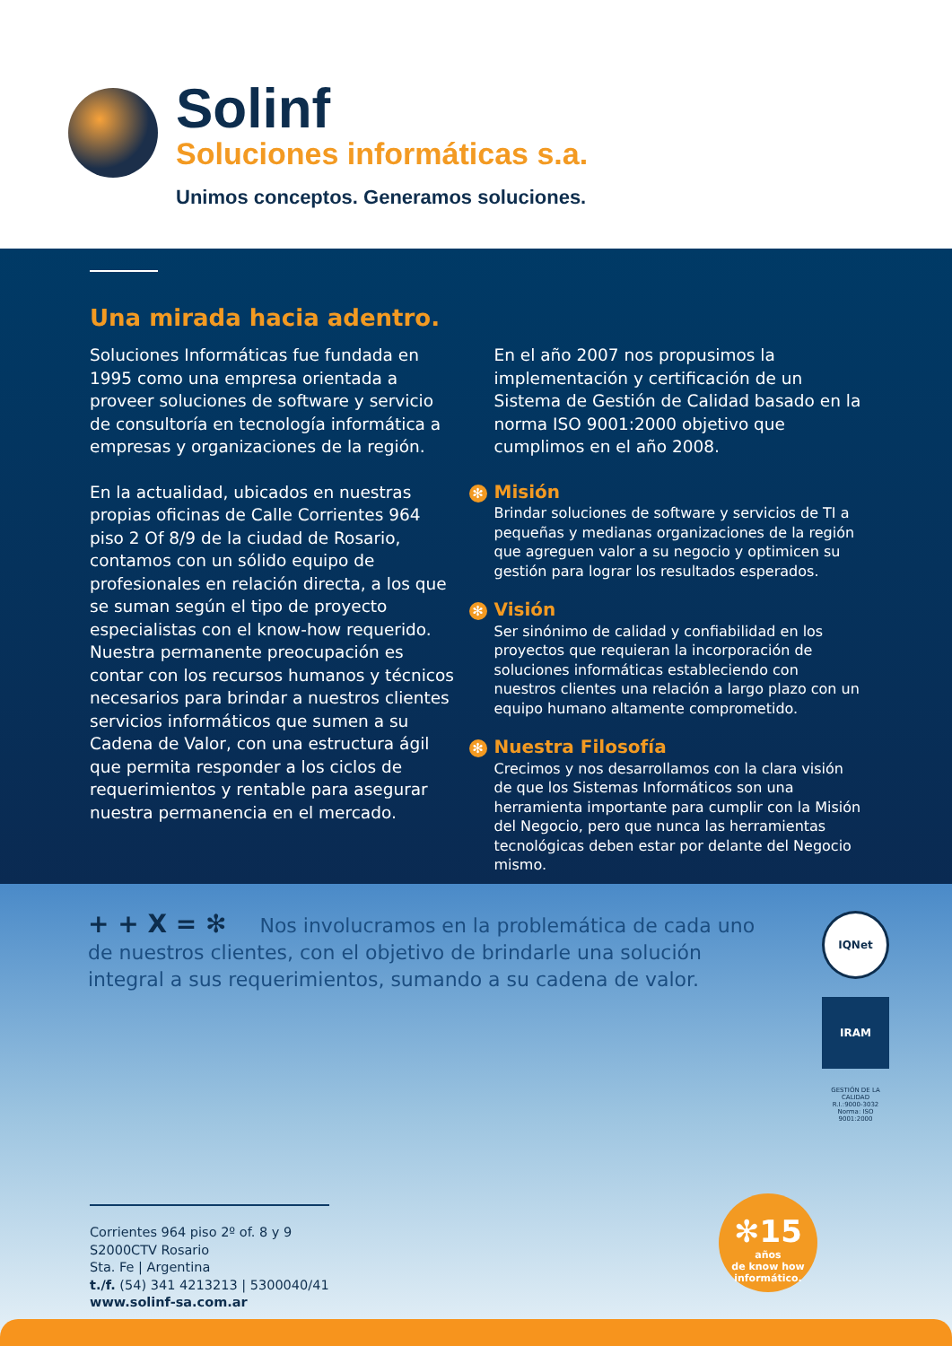Solinf
Soluciones informáticas s.a.
Unimos conceptos. Generamos soluciones.
Una mirada hacia adentro.
Soluciones Informáticas fue fundada en 1995 como una empresa orientada a proveer soluciones de software y servicio de consultoría en tecnología informática a empresas y organizaciones de la región.
En la actualidad, ubicados en nuestras propias oficinas de Calle Corrientes 964 piso 2 Of 8/9 de la ciudad de Rosario, contamos con un sólido equipo de profesionales en relación directa, a los que se suman según el tipo de proyecto especialistas con el know-how requerido.
Nuestra permanente preocupación es contar con los recursos humanos y técnicos necesarios para brindar a nuestros clientes servicios informáticos que sumen a su Cadena de Valor, con una estructura ágil que permita responder a los ciclos de requerimientos y rentable para asegurar nuestra permanencia en el mercado.
En el año 2007 nos propusimos la implementación y certificación de un Sistema de Gestión de Calidad basado en la norma ISO 9001:2000 objetivo que cumplimos en el año 2008.
✻ Misión
Brindar soluciones de software y servicios de TI a pequeñas y medianas organizaciones de la región que agreguen valor a su negocio y optimicen su gestión para lograr los resultados esperados.
✻ Visión
Ser sinónimo de calidad y confiabilidad en los proyectos que requieran la incorporación de soluciones informáticas estableciendo con nuestros clientes una relación a largo plazo con un equipo humano altamente comprometido.
✻ Nuestra Filosofía
Crecimos y nos desarrollamos con la clara visión de que los Sistemas Informáticos son una herramienta importante para cumplir con la Misión del Negocio, pero que nunca las herramientas tecnológicas deben estar por delante del Negocio mismo.
+ + X = ✻ Nos involucramos en la problemática de cada uno de nuestros clientes, con el objetivo de brindarle una solución integral a sus requerimientos, sumando a su cadena de valor.
IQNet
IRAM
GESTIÓN DE LA CALIDAD
R.I.:9000-3032
Norma: ISO 9001:2000
Corrientes 964 piso 2º of. 8 y 9
S2000CTV Rosario
Sta. Fe | Argentina
t./f. (54) 341 4213213 | 5300040/41
www.solinf-sa.com.ar
✻15
años
de know how
informático.